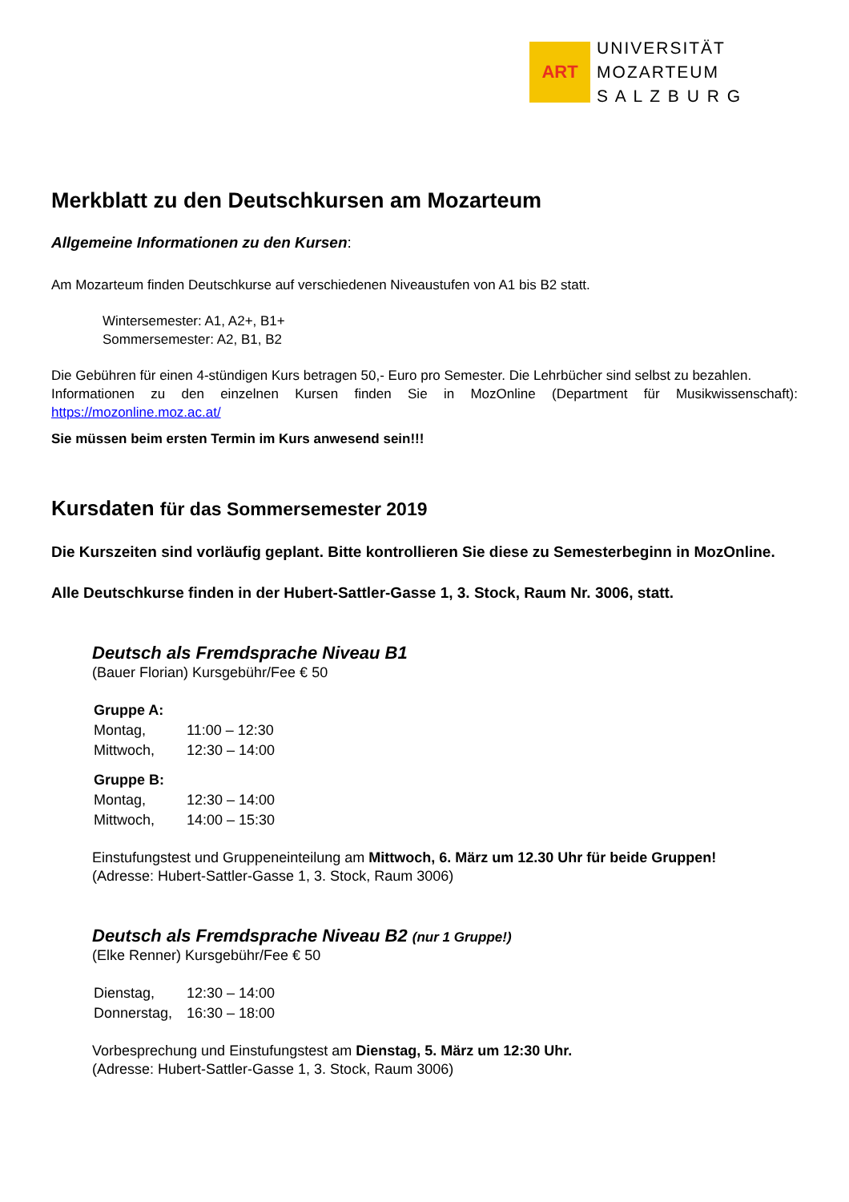ART
UNIVERSITÄT
MOZARTEUM
S A L Z B U R G
Merkblatt zu den Deutschkursen am Mozarteum
Allgemeine Informationen zu den Kursen:
Am Mozarteum finden Deutschkurse auf verschiedenen Niveaustufen von A1 bis B2 statt.
Wintersemester: A1, A2+, B1+
Sommersemester: A2, B1, B2
Die Gebühren für einen 4-stündigen Kurs betragen 50,- Euro pro Semester. Die Lehrbücher sind selbst zu bezahlen.
Informationen zu den einzelnen Kursen finden Sie in MozOnline (Department für Musikwissenschaft): https://mozonline.moz.ac.at/
Sie müssen beim ersten Termin im Kurs anwesend sein!!!
Kursdaten für das Sommersemester 2019
Die Kurszeiten sind vorläufig geplant. Bitte kontrollieren Sie diese zu Semesterbeginn in MozOnline.
Alle Deutschkurse finden in der Hubert-Sattler-Gasse 1, 3. Stock, Raum Nr. 3006, statt.
Deutsch als Fremdsprache Niveau B1
(Bauer Florian) Kursgebühr/Fee € 50
| Gruppe A: | |
| Montag, | 11:00 – 12:30 |
| Mittwoch, | 12:30 – 14:00 |
| Gruppe B: | |
| Montag, | 12:30 – 14:00 |
| Mittwoch, | 14:00 – 15:30 |
Einstufungstest und Gruppeneinteilung am Mittwoch, 6. März um 12.30 Uhr für beide Gruppen!
(Adresse: Hubert-Sattler-Gasse 1, 3. Stock, Raum 3006)
Deutsch als Fremdsprache Niveau B2 (nur 1 Gruppe!)
(Elke Renner) Kursgebühr/Fee € 50
| Dienstag, | 12:30 – 14:00 |
| Donnerstag, | 16:30 – 18:00 |
Vorbesprechung und Einstufungstest am Dienstag, 5. März um 12:30 Uhr.
(Adresse: Hubert-Sattler-Gasse 1, 3. Stock, Raum 3006)